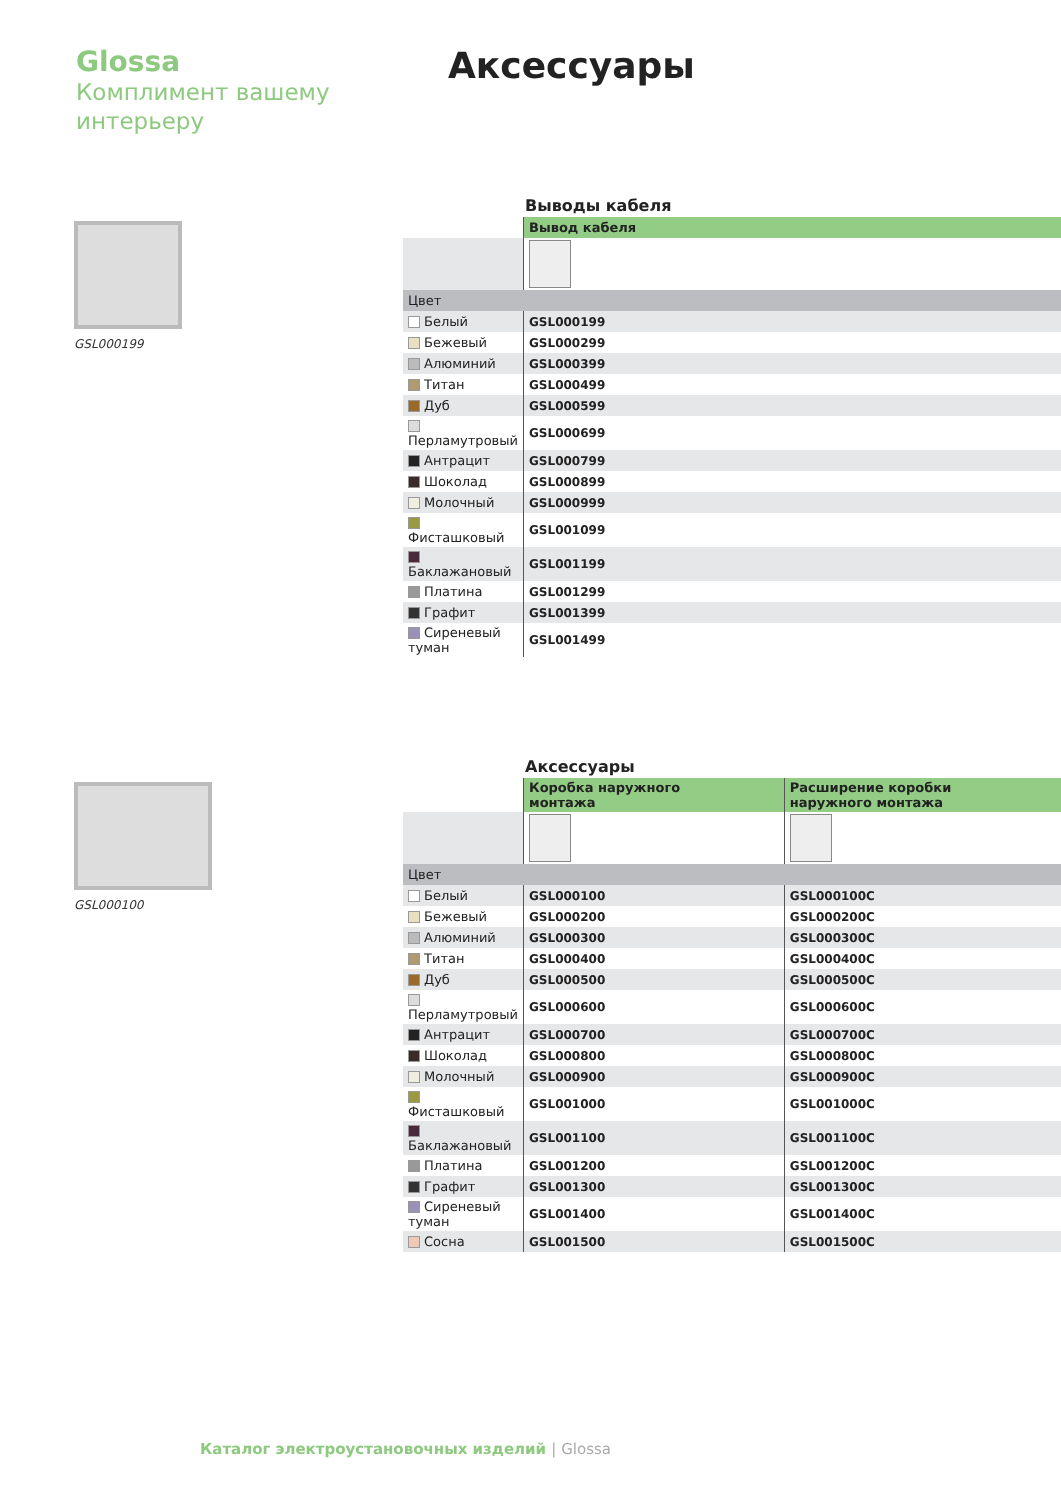Glossa
Комплимент вашему
интерьеру
Аксессуары
GSL000199
Выводы кабеля
| | Вывод кабеля |
| --- | --- |
| Цвет | |
| Белый | GSL000199 |
| Бежевый | GSL000299 |
| Алюминий | GSL000399 |
| Титан | GSL000499 |
| Дуб | GSL000599 |
| Перламутровый | GSL000699 |
| Антрацит | GSL000799 |
| Шоколад | GSL000899 |
| Молочный | GSL000999 |
| Фисташковый | GSL001099 |
| Баклажановый | GSL001199 |
| Платина | GSL001299 |
| Графит | GSL001399 |
| Сиреневый туман | GSL001499 |
GSL000100
Аксессуары
| | Коробка наружного монтажа | Расширение коробки наружного монтажа |
| --- | --- | --- |
| Цвет | | |
| Белый | GSL000100 | GSL000100C |
| Бежевый | GSL000200 | GSL000200C |
| Алюминий | GSL000300 | GSL000300C |
| Титан | GSL000400 | GSL000400C |
| Дуб | GSL000500 | GSL000500C |
| Перламутровый | GSL000600 | GSL000600C |
| Антрацит | GSL000700 | GSL000700C |
| Шоколад | GSL000800 | GSL000800C |
| Молочный | GSL000900 | GSL000900C |
| Фисташковый | GSL001000 | GSL001000C |
| Баклажановый | GSL001100 | GSL001100C |
| Платина | GSL001200 | GSL001200C |
| Графит | GSL001300 | GSL001300C |
| Сиреневый туман | GSL001400 | GSL001400C |
| Сосна | GSL001500 | GSL001500C |
Каталог электроустановочных изделий | Glossa